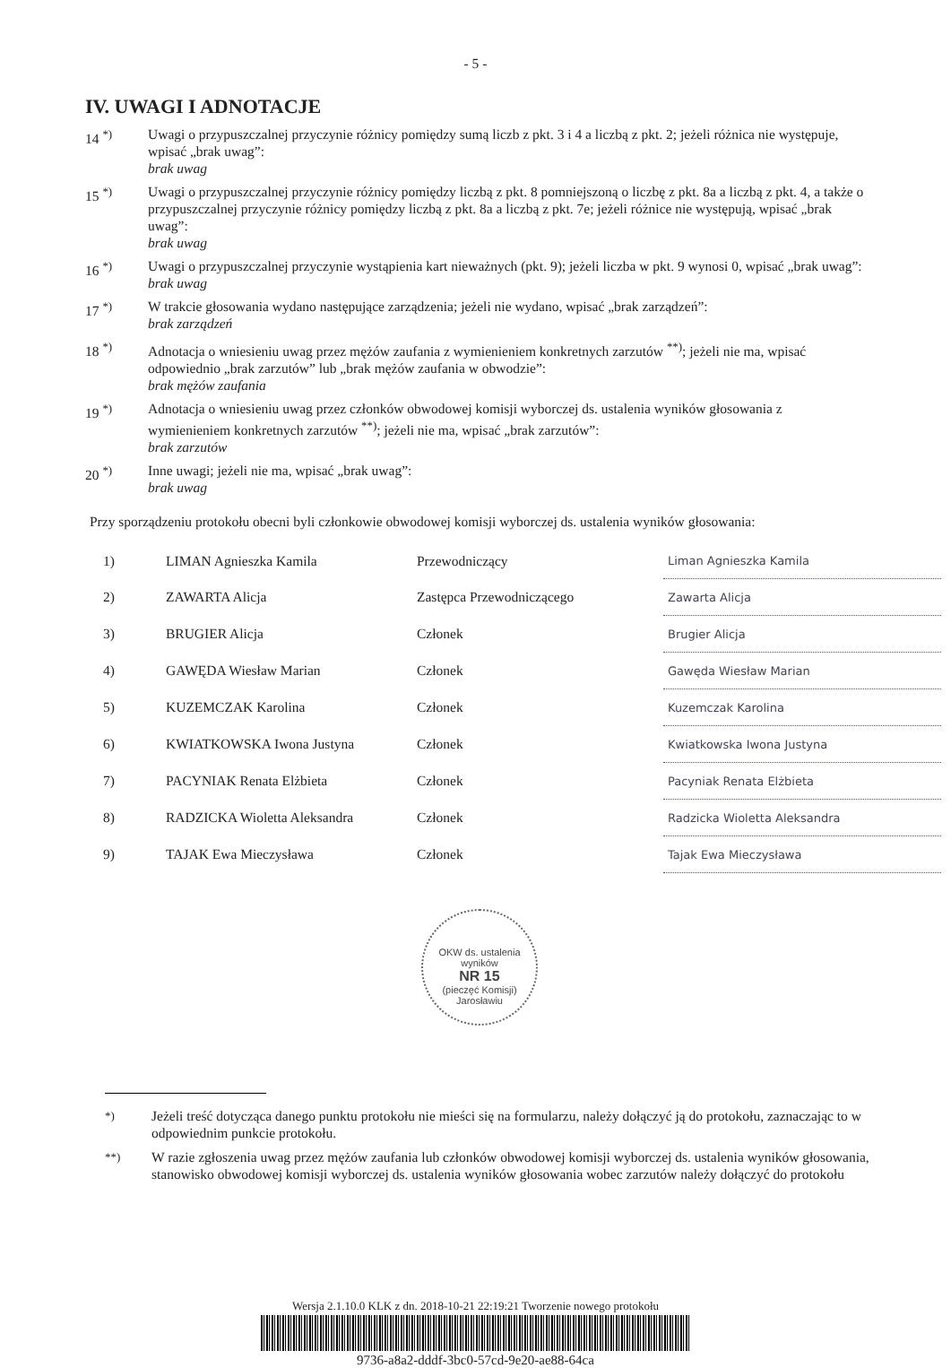- 5 -
IV. UWAGI I ADNOTACJE
14 <sup>*)</sup> Uwagi o przypuszczalnej przyczynie różnicy pomiędzy sumą liczb z pkt. 3 i 4 a liczbą z pkt. 2; jeżeli różnica nie występuje, wpisać „brak uwag”:
brak uwag
15 <sup>*)</sup> Uwagi o przypuszczalnej przyczynie różnicy pomiędzy liczbą z pkt. 8 pomniejszoną o liczbę z pkt. 8a a liczbą z pkt. 4, a także o przypuszczalnej przyczynie różnicy pomiędzy liczbą z pkt. 8a a liczbą z pkt. 7e; jeżeli różnice nie występują, wpisać „brak uwag”:
brak uwag
16 <sup>*)</sup> Uwagi o przypuszczalnej przyczynie wystąpienia kart nieważnych (pkt. 9); jeżeli liczba w pkt. 9 wynosi 0, wpisać „brak uwag”:
brak uwag
17 <sup>*)</sup> W trakcie głosowania wydano następujące zarządzenia; jeżeli nie wydano, wpisać „brak zarządzeń”:
brak zarządzeń
18 <sup>*)</sup> Adnotacja o wniesieniu uwag przez mężów zaufania z wymienieniem konkretnych zarzutów <sup>**)</sup>; jeżeli nie ma, wpisać odpowiednio „brak zarzutów” lub „brak mężów zaufania w obwodzie”:
brak mężów zaufania
19 <sup>*)</sup> Adnotacja o wniesieniu uwag przez członków obwodowej komisji wyborczej ds. ustalenia wyników głosowania z wymienieniem konkretnych zarzutów <sup>**)</sup>; jeżeli nie ma, wpisać „brak zarzutów”:
brak zarzutów
20 <sup>*)</sup> Inne uwagi; jeżeli nie ma, wpisać „brak uwag”:
brak uwag
Przy sporządzeniu protokołu obecni byli członkowie obwodowej komisji wyborczej ds. ustalenia wyników głosowania:
| 1) | LIMAN Agnieszka Kamila | Przewodniczący | Liman Agnieszka Kamila |
| 2) | ZAWARTA Alicja | Zastępca Przewodniczącego | Zawarta Alicja |
| 3) | BRUGIER Alicja | Członek | Brugier Alicja |
| 4) | GAWĘDA Wiesław Marian | Członek | Gawęda Wiesław Marian |
| 5) | KUZEMCZAK Karolina | Członek | Kuzemczak Karolina |
| 6) | KWIATKOWSKA Iwona Justyna | Członek | Kwiatkowska Iwona Justyna |
| 7) | PACYNIAK Renata Elżbieta | Członek | Pacyniak Renata Elżbieta |
| 8) | RADZICKA Wioletta Aleksandra | Członek | Radzicka Wioletta Aleksandra |
| 9) | TAJAK Ewa Mieczysława | Członek | Tajak Ewa Mieczysława |
OKW ds. ustalenia wyników
NR 15
(pieczęć Komisji)
Jarosławiu
<sup>*)</sup> Jeżeli treść dotycząca danego punktu protokołu nie mieści się na formularzu, należy dołączyć ją do protokołu, zaznaczając to w odpowiednim punkcie protokołu.
<sup>**)</sup> W razie zgłoszenia uwag przez mężów zaufania lub członków obwodowej komisji wyborczej ds. ustalenia wyników głosowania, stanowisko obwodowej komisji wyborczej ds. ustalenia wyników głosowania wobec zarzutów należy dołączyć do protokołu
Wersja 2.1.10.0 KLK z dn. 2018-10-21 22:19:21 Tworzenie nowego protokołu
9736-a8a2-dddf-3bc0-57cd-9e20-ae88-64ca